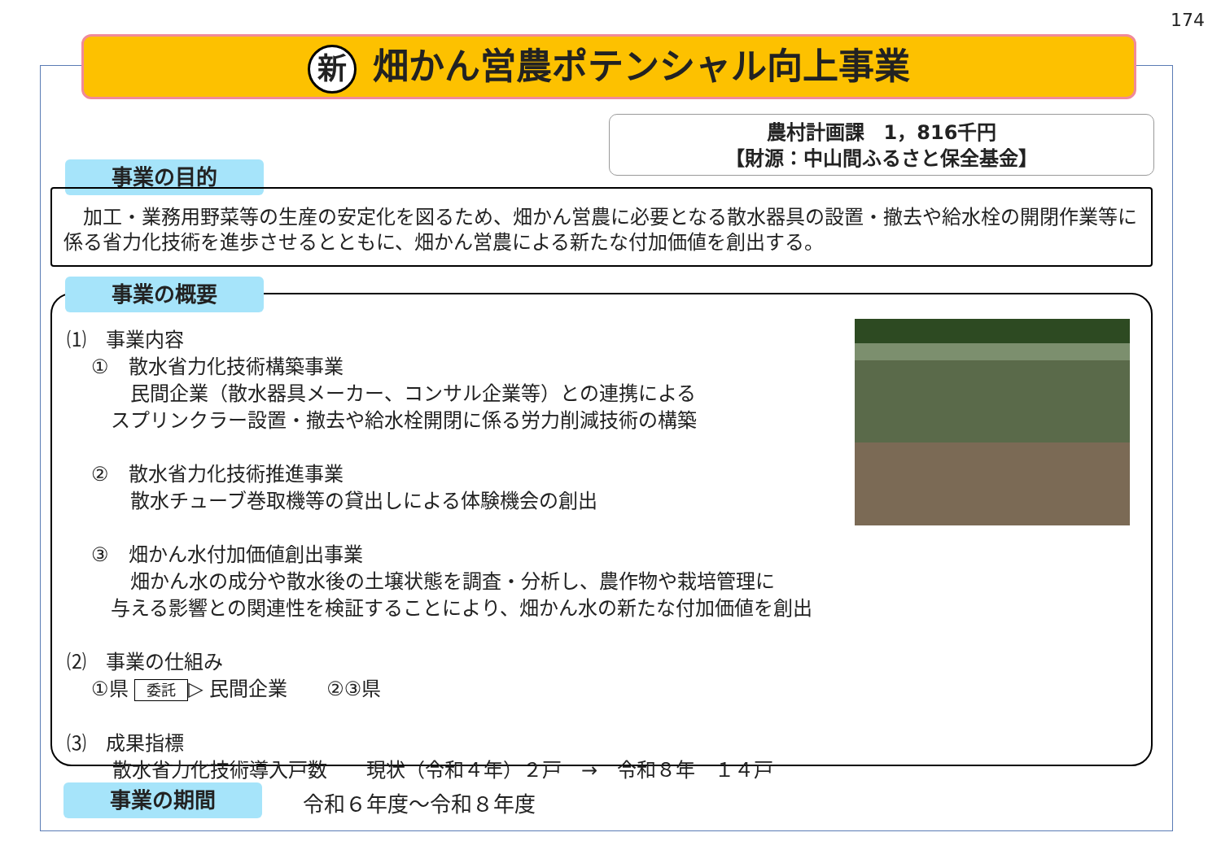174
新畑かん営農ポテンシャル向上事業
農村計画課　1，816千円
【財源：中山間ふるさと保全基金】
事業の目的
　加工・業務用野菜等の生産の安定化を図るため、畑かん営農に必要となる散水器具の設置・撤去や給水栓の開閉作業等に係る省力化技術を進歩させるとともに、畑かん営農による新たな付加価値を創出する。
⑴　事業内容
①　散水省力化技術構築事業
　　民間企業（散水器具メーカー、コンサル企業等）との連携による
　スプリンクラー設置・撤去や給水栓開閉に係る労力削減技術の構築
②　散水省力化技術推進事業
　　散水チューブ巻取機等の貸出しによる体験機会の創出
③　畑かん水付加価値創出事業
　　畑かん水の成分や散水後の土壌状態を調査・分析し、農作物や栽培管理に
　与える影響との関連性を検証することにより、畑かん水の新たな付加価値を創出
⑵　事業の仕組み
①県 委託 ▷ 民間企業　　②③県
⑶　成果指標
散水省力化技術導入戸数　　現状（令和４年）２戸　→　令和８年　１４戸
事業の概要
事業の期間 令和６年度～令和８年度